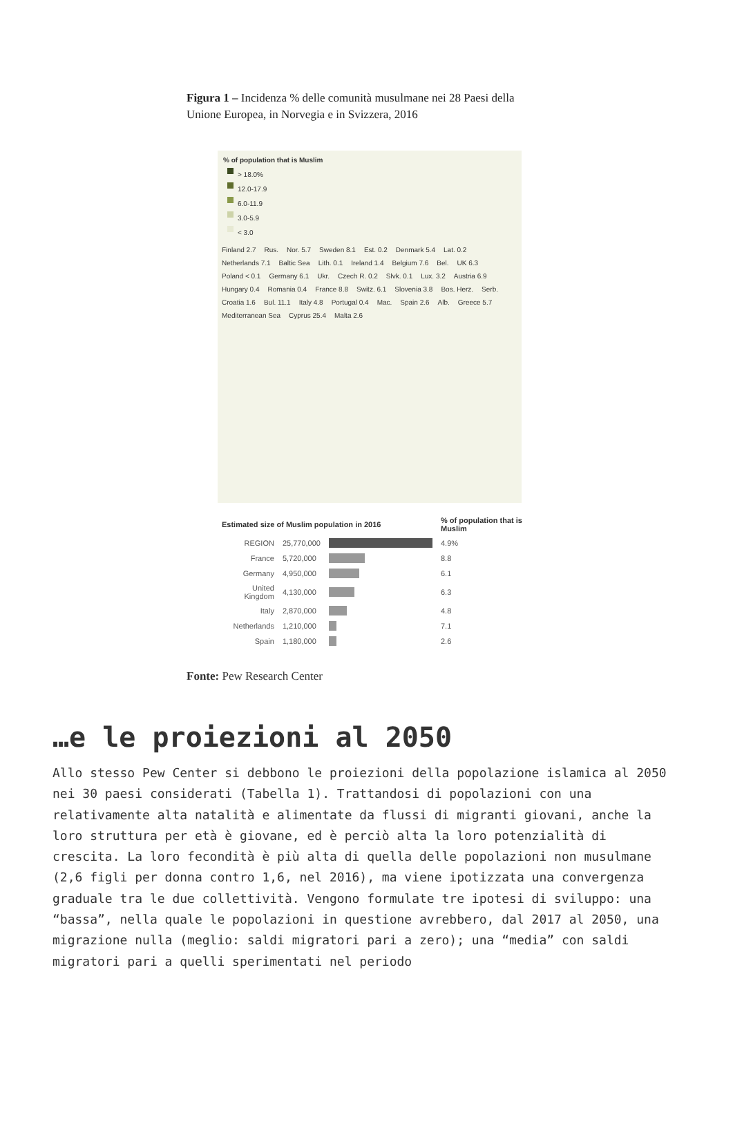Figura 1 – Incidenza % delle comunità musulmane nei 28 Paesi della Unione Europea, in Norvegia e in Svizzera, 2016
% of population that is Muslim
> 18.0%
12.0-17.9
6.0-11.9
3.0-5.9
< 3.0
Finland 2.7 Rus. Nor. 5.7 Sweden 8.1 Est. 0.2 Denmark 5.4 Lat. 0.2 Netherlands 7.1 Baltic Sea Lith. 0.1 Ireland 1.4 Belgium 7.6 Bel. UK 6.3 Poland < 0.1 Germany 6.1 Ukr. Czech R. 0.2 Slvk. 0.1 Lux. 3.2 Austria 6.9 Hungary 0.4 Romania 0.4 France 8.8 Switz. 6.1 Slovenia 3.8 Bos. Herz. Serb. Croatia 1.6 Bul. 11.1 Italy 4.8 Portugal 0.4 Mac. Spain 2.6 Alb. Greece 5.7 Mediterranean Sea Cyprus 25.4 Malta 2.6
| Estimated size of Muslim population in 2016 | | | % of population that is Muslim |
| --- | --- | --- | --- |
| REGION | 25,770,000 | | 4.9% |
| France | 5,720,000 | | 8.8 |
| Germany | 4,950,000 | | 6.1 |
| United Kingdom | 4,130,000 | | 6.3 |
| Italy | 2,870,000 | | 4.8 |
| Netherlands | 1,210,000 | | 7.1 |
| Spain | 1,180,000 | | 2.6 |
Fonte: Pew Research Center
…e le proiezioni al 2050
Allo stesso Pew Center si debbono le proiezioni della popolazione islamica al 2050 nei 30 paesi considerati (Tabella 1). Trattandosi di popolazioni con una relativamente alta natalità e alimentate da flussi di migranti giovani, anche la loro struttura per età è giovane, ed è perciò alta la loro potenzialità di crescita. La loro fecondità è più alta di quella delle popolazioni non musulmane (2,6 figli per donna contro 1,6, nel 2016), ma viene ipotizzata una convergenza graduale tra le due collettività. Vengono formulate tre ipotesi di sviluppo: una “bassa”, nella quale le popolazioni in questione avrebbero, dal 2017 al 2050, una migrazione nulla (meglio: saldi migratori pari a zero); una “media” con saldi migratori pari a quelli sperimentati nel periodo